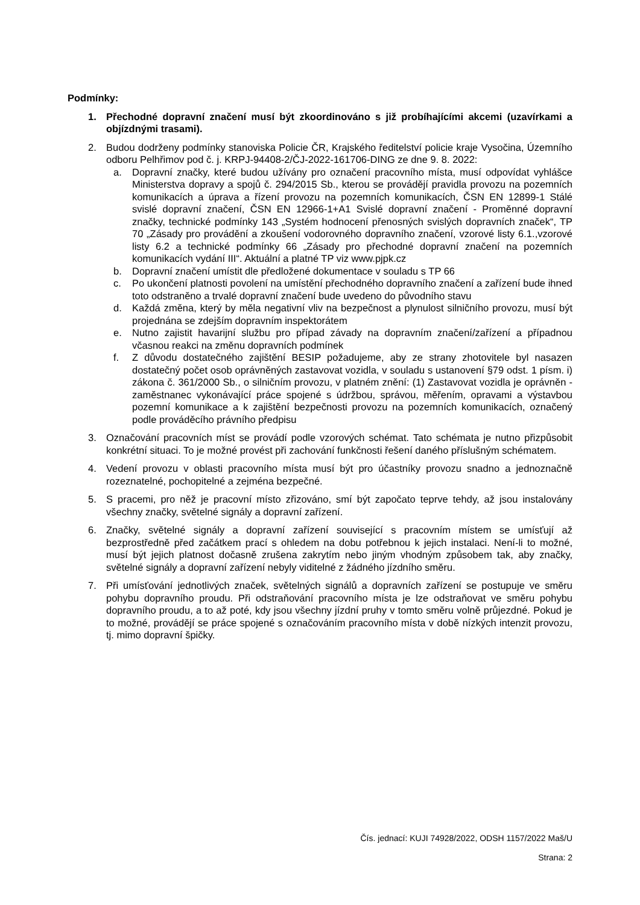Podmínky:
1. Přechodné dopravní značení musí být zkoordinováno s již probíhajícími akcemi (uzavírkami a objízdnými trasami).
2. Budou dodrženy podmínky stanoviska Policie ČR, Krajského ředitelství policie kraje Vysočina, Územního odboru Pelhřimov pod č. j. KRPJ-94408-2/ČJ-2022-161706-DING ze dne 9. 8. 2022:
a. Dopravní značky, které budou užívány pro označení pracovního místa, musí odpovídat vyhlášce Ministerstva dopravy a spojů č. 294/2015 Sb., kterou se provádějí pravidla provozu na pozemních komunikacích a úprava a řízení provozu na pozemních komunikacích, ČSN EN 12899-1 Stálé svislé dopravní značení, ČSN EN 12966-1+A1 Svislé dopravní značení - Proměnné dopravní značky, technické podmínky 143 „Systém hodnocení přenosných svislých dopravních značek“, TP 70 „Zásady pro provádění a zkoušení vodorovného dopravního značení, vzorové listy 6.1.,vzorové listy 6.2 a technické podmínky 66 „Zásady pro přechodné dopravní značení na pozemních komunikacích vydání III“. Aktuální a platné TP viz www.pjpk.cz
b. Dopravní značení umístit dle předložené dokumentace v souladu s TP 66
c. Po ukončení platnosti povolení na umístění přechodného dopravního značení a zařízení bude ihned toto odstraněno a trvalé dopravní značení bude uvedeno do původního stavu
d. Každá změna, který by měla negativní vliv na bezpečnost a plynulost silničního provozu, musí být projednána se zdejším dopravním inspektorátem
e. Nutno zajistit havarijní službu pro případ závady na dopravním značení/zařízení a případnou včasnou reakci na změnu dopravních podmínek
f. Z důvodu dostatečného zajištění BESIP požadujeme, aby ze strany zhotovitele byl nasazen dostatečný počet osob oprávněných zastavovat vozidla, v souladu s ustanovení §79 odst. 1 písm. i) zákona č. 361/2000 Sb., o silničním provozu, v platném znění: (1) Zastavovat vozidla je oprávněn - zaměstnanec vykonávající práce spojené s údržbou, správou, měřením, opravami a výstavbou pozemní komunikace a k zajištění bezpečnosti provozu na pozemních komunikacích, označený podle prováděcího právního předpisu
3. Označování pracovních míst se provádí podle vzorových schémat. Tato schémata je nutno přizpůsobit konkrétní situaci. To je možné provést při zachování funkčnosti řešení daného příslušným schématem.
4. Vedení provozu v oblasti pracovního místa musí být pro účastníky provozu snadno a jednoznačně rozeznatelné, pochopitelné a zejména bezpečné.
5. S pracemi, pro něž je pracovní místo zřizováno, smí být započato teprve tehdy, až jsou instalovány všechny značky, světelné signály a dopravní zařízení.
6. Značky, světelné signály a dopravní zařízení související s pracovním místem se umísťují až bezprostředně před začátkem prací s ohledem na dobu potřebnou k jejich instalaci. Není-li to možné, musí být jejich platnost dočasně zrušena zakrytím nebo jiným vhodným způsobem tak, aby značky, světelné signály a dopravní zařízení nebyly viditelné z žádného jízdního směru.
7. Při umísťování jednotlivých značek, světelných signálů a dopravních zařízení se postupuje ve směru pohybu dopravního proudu. Při odstraňování pracovního místa je lze odstraňovat ve směru pohybu dopravního proudu, a to až poté, kdy jsou všechny jízdní pruhy v tomto směru volně průjezdné. Pokud je to možné, provádějí se práce spojené s označováním pracovního místa v době nízkých intenzit provozu, tj. mimo dopravní špičky.
Čís. jednací: KUJI 74928/2022, ODSH 1157/2022 Maš/U
Strana: 2